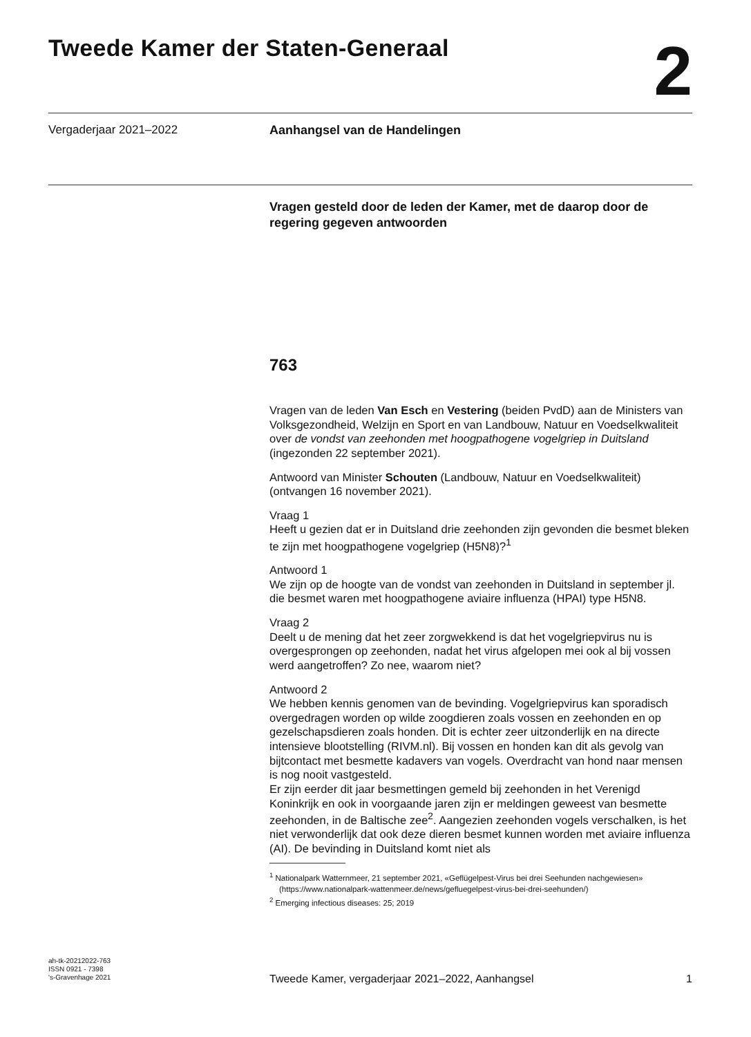Tweede Kamer der Staten-Generaal
2
Vergaderjaar 2021–2022 Aanhangsel van de Handelingen
Vragen gesteld door de leden der Kamer, met de daarop door de regering gegeven antwoorden
763
Vragen van de leden Van Esch en Vestering (beiden PvdD) aan de Ministers van Volksgezondheid, Welzijn en Sport en van Landbouw, Natuur en Voedselkwaliteit over de vondst van zeehonden met hoogpathogene vogelgriep in Duitsland (ingezonden 22 september 2021).
Antwoord van Minister Schouten (Landbouw, Natuur en Voedselkwaliteit) (ontvangen 16 november 2021).
Vraag 1
Heeft u gezien dat er in Duitsland drie zeehonden zijn gevonden die besmet bleken te zijn met hoogpathogene vogelgriep (H5N8)?<sup>1</sup>
Antwoord 1
We zijn op de hoogte van de vondst van zeehonden in Duitsland in september jl. die besmet waren met hoogpathogene aviaire influenza (HPAI) type H5N8.
Vraag 2
Deelt u de mening dat het zeer zorgwekkend is dat het vogelgriepvirus nu is overgesprongen op zeehonden, nadat het virus afgelopen mei ook al bij vossen werd aangetroffen? Zo nee, waarom niet?
Antwoord 2
We hebben kennis genomen van de bevinding. Vogelgriepvirus kan sporadisch overgedragen worden op wilde zoogdieren zoals vossen en zeehonden en op gezelschapsdieren zoals honden. Dit is echter zeer uitzonderlijk en na directe intensieve blootstelling (RIVM.nl). Bij vossen en honden kan dit als gevolg van bijtcontact met besmette kadavers van vogels. Overdracht van hond naar mensen is nog nooit vastgesteld.
Er zijn eerder dit jaar besmettingen gemeld bij zeehonden in het Verenigd Koninkrijk en ook in voorgaande jaren zijn er meldingen geweest van besmette zeehonden, in de Baltische zee<sup>2</sup>. Aangezien zeehonden vogels verschalken, is het niet verwonderlijk dat ook deze dieren besmet kunnen worden met aviaire influenza (AI). De bevinding in Duitsland komt niet als
<sup>1</sup> Nationalpark Watternmeer, 21 september 2021, «Geflügelpest-Virus bei drei Seehunden nachgewiesen» (https://www.nationalpark-wattenmeer.de/news/gefluegelpest-virus-bei-drei-seehunden/)
<sup>2</sup> Emerging infectious diseases: 25; 2019
ah-tk-20212022-763
ISSN 0921 - 7398
's-Gravenhage 2021
Tweede Kamer, vergaderjaar 2021–2022, Aanhangsel 1